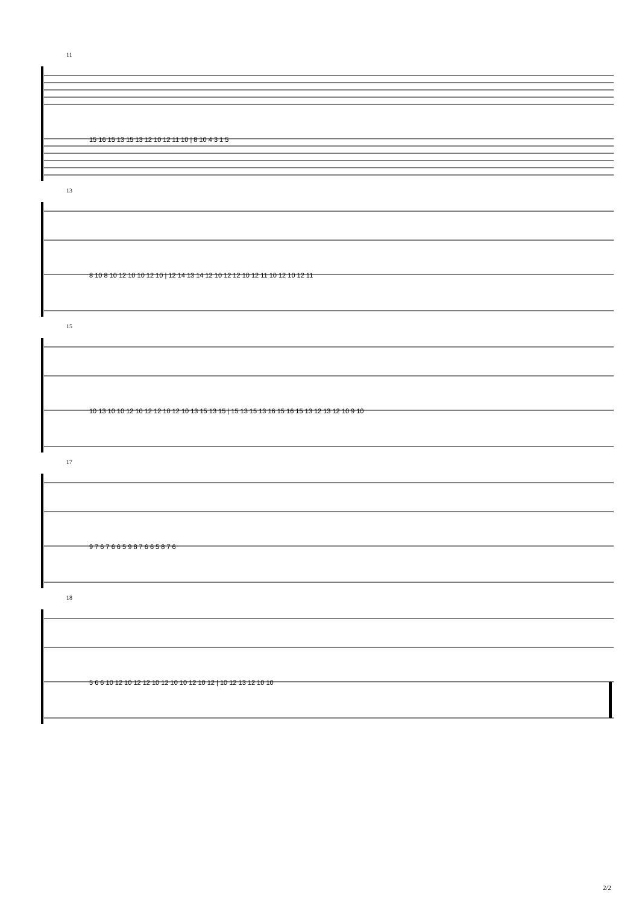11
15 16 15 13 15 13 12 10 12 11 10 | 8 10 4 3 1 5
13
8 10 8 10 12 10 10 12 10 | 12 14 13 14 12 10 12 12 10 12 11 10 12 10 12 11
15
10 13 10 10 12 10 12 12 10 12 10 13 15 13 15 | 15 13 15 13 16 15 16 15 13 12 13 12 10 9 10
17
9 7 6 7 6 6 5 9 8 7 6 6 5 8 7 6
18
5 6 6 10 12 10 12 12 10 12 10 10 12 10 12 | 10 12 13 12 10 10
2/2